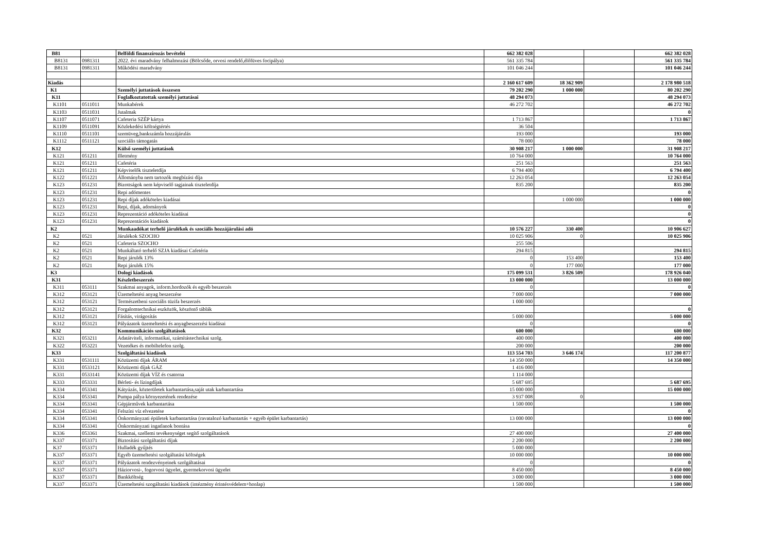| B81 | | Belföldi finanszírozás bevételei | 662 382 028 | | | 662 382 028 |
| B8131 | 0981311 | 2022. évi maradvány felhalmozási (Bölcsőde, orvosi rendelő,élőfüves focipálya) | 561 335 784 | | | 561 335 784 |
| B8131 | 0981311 | Működési maradvány | 101 046 244 | | | 101 046 244 |
| Kiadás | | | 2 160 617 609 | 18 362 909 | | 2 178 980 518 |
| K1 | | Személyi juttatások összesen | 79 202 290 | 1 000 000 | | 80 202 290 |
| K11 | | Foglalkoztatottak személyi juttatásai | 48 294 073 | | | 48 294 073 |
| K1101 | 0511011 | Munkabérek | 46 272 702 | | | 46 272 702 |
| K1103 | 0511031 | Jutalmak | | | | 0 |
| K1107 | 0511071 | Cafeteria SZÉP kártya | 1 713 867 | | | 1 713 867 |
| K1109 | 0511091 | Közlekedési költségtértés | 36 504 | | | |
| K1110 | 0511101 | szemüveg,bankszámla hozzájárulás | 193 000 | | | 193 000 |
| K1112 | 0511121 | szociális támogatás | 78 000 | | | 78 000 |
| K12 | | Külső személyi juttatások | 30 908 217 | 1 000 000 | | 31 908 217 |
| K121 | 051211 | Illetmény | 10 764 000 | | | 10 764 000 |
| K121 | 051211 | Cafetéria | 251 563 | | | 251 563 |
| K121 | 051211 | Képviselők tiszteletdíja | 6 794 400 | | | 6 794 400 |
| K122 | 051221 | Állományba nem tartozók megbízási díja | 12 263 054 | | | 12 263 054 |
| K123 | 051231 | Bizottságok nem képviselő tagjainak tiszteletdíja | 835 200 | | | 835 200 |
| K123 | 051231 | Repi adómentes | | | | 0 |
| K123 | 051231 | Repi díjak adóköteles kiadásai | | 1 000 000 | | 1 000 000 |
| K123 | 051231 | Repi, díjak, adományok | | | | 0 |
| K123 | 051231 | Reprezentáció adóköteles kiadásai | | | | 0 |
| K123 | 051231 | Reprezentációs kiadások | | | | 0 |
| K2 | | Munkaadókat terhelő járulékok és szociális hozzájárulási adó | 10 576 227 | 330 400 | | 10 906 627 |
| K2 | 0521 | Járulékok SZOCHO | 10 025 906 | 0 | | 10 025 906 |
| K2 | 0521 | Cafeteria SZOCHO | 255 506 | | | |
| K2 | 0521 | Munkáltató terhelő SZJA kiadásai Cafetéria | 294 815 | | | 294 815 |
| K2 | 0521 | Repi járulék 13% | 0 | 153 400 | | 153 400 |
| K2 | 0521 | Repi járulék 15% | 0 | 177 000 | | 177 000 |
| K3 | | Dologi kiadások | 175 099 531 | 3 826 509 | | 178 926 040 |
| K31 | | Készletbeszerzés | 13 000 000 | | | 13 000 000 |
| K311 | 053111 | Szakmai anyagok, inform.hordozók és egyéb beszerzés | 0 | | | 0 |
| K312 | 053121 | Üzemeltetési anyag beszerzése | 7 000 000 | | | 7 000 000 |
| K312 | 053121 | Természetbeni szociális tüzifa beszerzés | 1 000 000 | | | |
| K312 | 053121 | Forgalomtechnikai eszközök, köszöntő táblák | | | | 0 |
| K312 | 053121 | Fásítás, virágosítás | 5 000 000 | | | 5 000 000 |
| K312 | 053121 | Pályázatok üzemeltetési és anyagbeszerzési kiadásai | 0 | | | 0 |
| K32 | | Kommunikációs szolgáltatások | 600 000 | | | 600 000 |
| K321 | 053211 | Adatátviteli, informatikai, számítástechnikai szolg. | 400 000 | | | 400 000 |
| K322 | 053221 | Vezetékes és mobiltelefon szolg. | 200 000 | | | 200 000 |
| K33 | | Szolgáltatási kiadások | 113 554 703 | 3 646 174 | | 117 200 877 |
| K331 | 0531111 | Közüzemi díjak ÁRAM | 14 350 000 | | | 14 350 000 |
| K331 | 0533121 | Közüzemi díjak GÁZ | 1 416 000 | | | |
| K331 | 0533141 | Közüzemi díjak VÍZ és csatorna | 1 114 000 | | | |
| K333 | 053331 | Bérleti- és lízingdíjak | 5 687 695 | | | 5 687 695 |
| K334 | 053341 | Kátyúzás, közterületek karbantartása,saját utak karbantartása | 15 000 000 | | | 15 000 000 |
| K334 | 053341 | Pumpa pálya környezetének rendezése | 3 937 008 | 0 | | |
| K334 | 053341 | Gépjárművek karbantartása | 1 500 000 | | | 1 500 000 |
| K334 | 053341 | Felszíni víz elvezetése | | | | 0 |
| K334 | 053341 | Önkormányzati épületek karbantartása (ravatalozó karbantartás + egyéb épület karbantartás) | 13 000 000 | | | 13 000 000 |
| K334 | 053341 | Önkormányzati ingatlanok bontása | | | | 0 |
| K336 | 053361 | Szakmai, szellemi tevékenységet segítő szolgáltatások | 27 400 000 | | | 27 400 000 |
| K337 | 053371 | Biztosítási szolgáltatási díjak | 2 200 000 | | | 2 200 000 |
| K37 | 053371 | Hulladék gyűjtés | 5 000 000 | | | |
| K337 | 053371 | Egyéb üzemeltetési szolgáltatási költségek | 10 000 000 | | | 10 000 000 |
| K337 | 053371 | Pályázatok rendezvényeinek szolgáltatásai | 0 | | | 0 |
| K337 | 053371 | Háziorvosi-, fogorvosi ügyelet, gyermekorvosi ügyelet | 8 450 000 | | | 8 450 000 |
| K337 | 053371 | Bankköltség | 3 000 000 | | | 3 000 000 |
| K337 | 053371 | Üzemeltetési szogáltatási kiadások (intézmény érintésvédelem+honlap) | 1 500 000 | | | 1 500 000 |